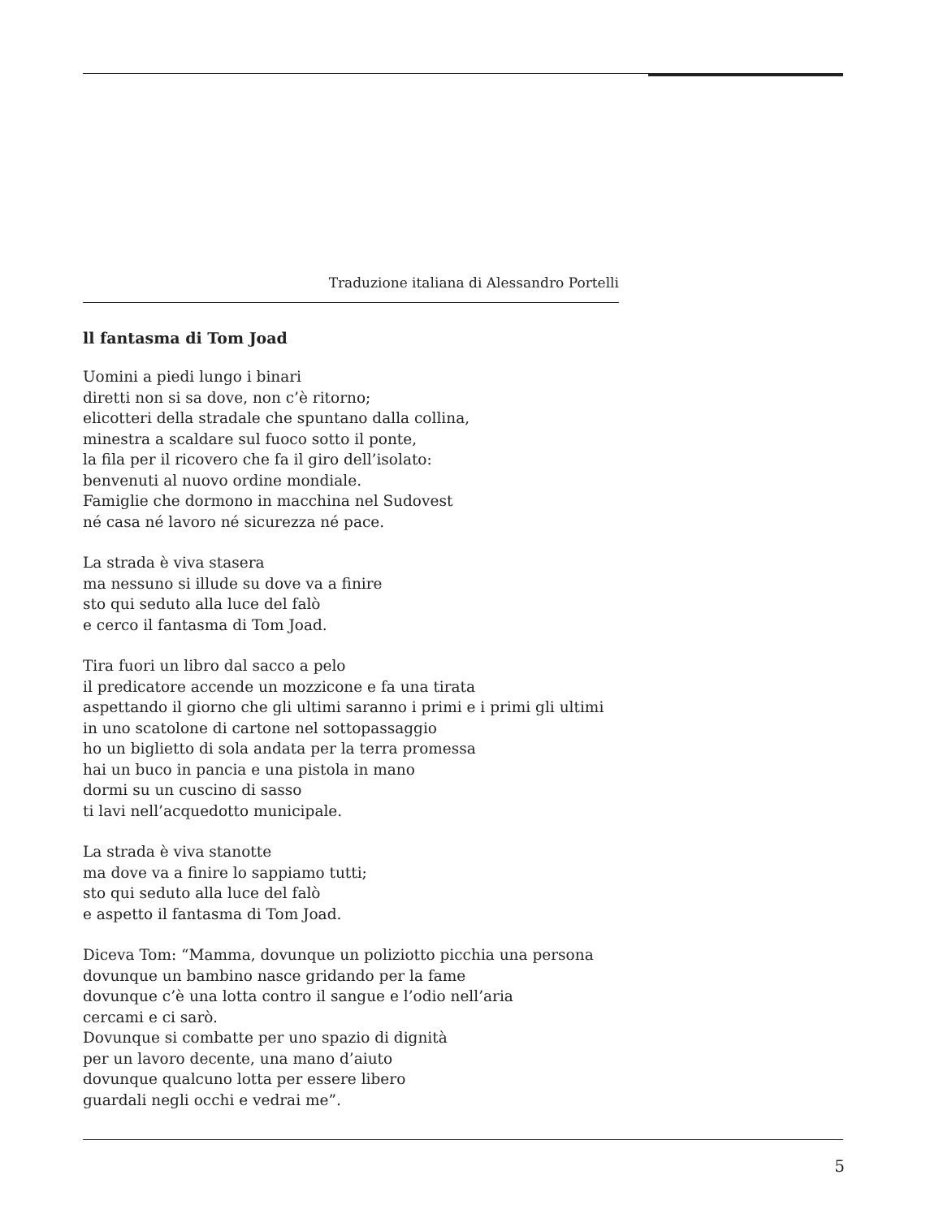Traduzione italiana di Alessandro Portelli
ll fantasma di Tom Joad
Uomini a piedi lungo i binari
diretti non si sa dove, non c’è ritorno;
elicotteri della stradale che spuntano dalla collina,
minestra a scaldare sul fuoco sotto il ponte,
la fila per il ricovero che fa il giro dell’isolato:
benvenuti al nuovo ordine mondiale.
Famiglie che dormono in macchina nel Sudovest
né casa né lavoro né sicurezza né pace.
La strada è viva stasera
ma nessuno si illude su dove va a finire
sto qui seduto alla luce del falò
e cerco il fantasma di Tom Joad.
Tira fuori un libro dal sacco a pelo
il predicatore accende un mozzicone e fa una tirata
aspettando il giorno che gli ultimi saranno i primi e i primi gli ultimi
in uno scatolone di cartone nel sottopassaggio
ho un biglietto di sola andata per la terra promessa
hai un buco in pancia e una pistola in mano
dormi su un cuscino di sasso
ti lavi nell’acquedotto municipale.
La strada è viva stanotte
ma dove va a finire lo sappiamo tutti;
sto qui seduto alla luce del falò
e aspetto il fantasma di Tom Joad.
Diceva Tom: “Mamma, dovunque un poliziotto picchia una persona
dovunque un bambino nasce gridando per la fame
dovunque c’è una lotta contro il sangue e l’odio nell’aria
cercami e ci sarò.
Dovunque si combatte per uno spazio di dignità
per un lavoro decente, una mano d’aiuto
dovunque qualcuno lotta per essere libero
guardali negli occhi e vedrai me”.
5